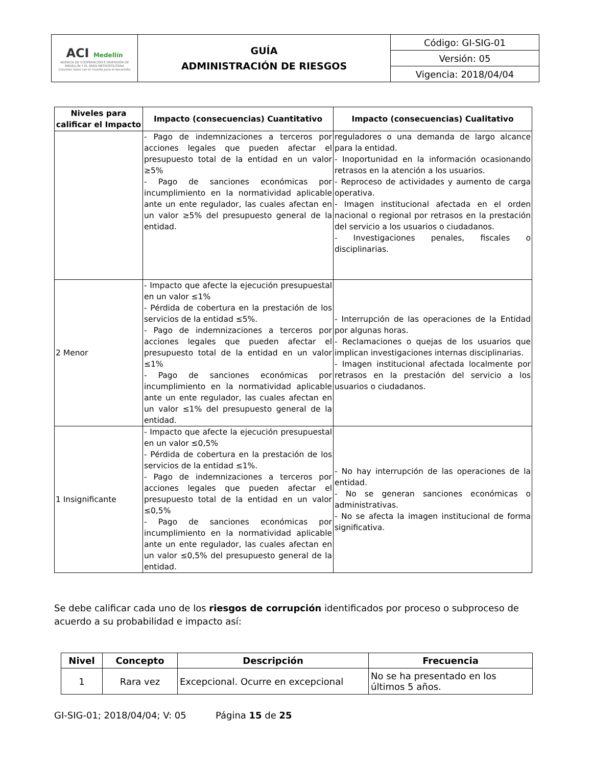| ACI Medellín AGENCIA DE COOPERACIÓN E INVERSIÓN DE MEDELLÍN Y EL ÁREA METROPOLITANA Creamos lazos con el mundo para el desarrollo | GUÍA ADMINISTRACIÓN DE RIESGOS | Código: GI-SIG-01 |
| | | Versión: 05 |
| | | Vigencia: 2018/04/04 |
| Niveles para calificar el Impacto | Impacto (consecuencias) Cuantitativo | Impacto (consecuencias) Cualitativo |
| --- | --- | --- |
| | - Pago de indemnizaciones a terceros por acciones legales que pueden afectar el presupuesto total de la entidad en un valor ≥5% - Pago de sanciones económicas por incumplimiento en la normatividad aplicable ante un ente regulador, las cuales afectan en un valor ≥5% del presupuesto general de la entidad. | reguladores o una demanda de largo alcance para la entidad. - Inoportunidad en la información ocasionando retrasos en la atención a los usuarios. - Reproceso de actividades y aumento de carga operativa. - Imagen institucional afectada en el orden nacional o regional por retrasos en la prestación del servicio a los usuarios o ciudadanos. - Investigaciones penales, fiscales o disciplinarias. |
| 2 Menor | - Impacto que afecte la ejecución presupuestal en un valor ≤1% - Pérdida de cobertura en la prestación de los servicios de la entidad ≤5%. - Pago de indemnizaciones a terceros por acciones legales que pueden afectar el presupuesto total de la entidad en un valor ≤1% - Pago de sanciones económicas por incumplimiento en la normatividad aplicable ante un ente regulador, las cuales afectan en un valor ≤1% del presupuesto general de la entidad. | - Interrupción de las operaciones de la Entidad por algunas horas. - Reclamaciones o quejas de los usuarios que implican investigaciones internas disciplinarias. - Imagen institucional afectada localmente por retrasos en la prestación del servicio a los usuarios o ciudadanos. |
| 1 Insignificante | - Impacto que afecte la ejecución presupuestal en un valor ≤0,5% - Pérdida de cobertura en la prestación de los servicios de la entidad ≤1%. - Pago de indemnizaciones a terceros por acciones legales que pueden afectar el presupuesto total de la entidad en un valor ≤0,5% - Pago de sanciones económicas por incumplimiento en la normatividad aplicable ante un ente regulador, las cuales afectan en un valor ≤0,5% del presupuesto general de la entidad. | - No hay interrupción de las operaciones de la entidad. - No se generan sanciones económicas o administrativas. - No se afecta la imagen institucional de forma significativa. |
Se debe calificar cada uno de los riesgos de corrupción identificados por proceso o subproceso de acuerdo a su probabilidad e impacto así:
| Nivel | Concepto | Descripción | Frecuencia |
| --- | --- | --- | --- |
| 1 | Rara vez | Excepcional. Ocurre en excepcional | No se ha presentado en los últimos 5 años. |
GI-SIG-01; 2018/04/04; V: 05 Página 15 de 25